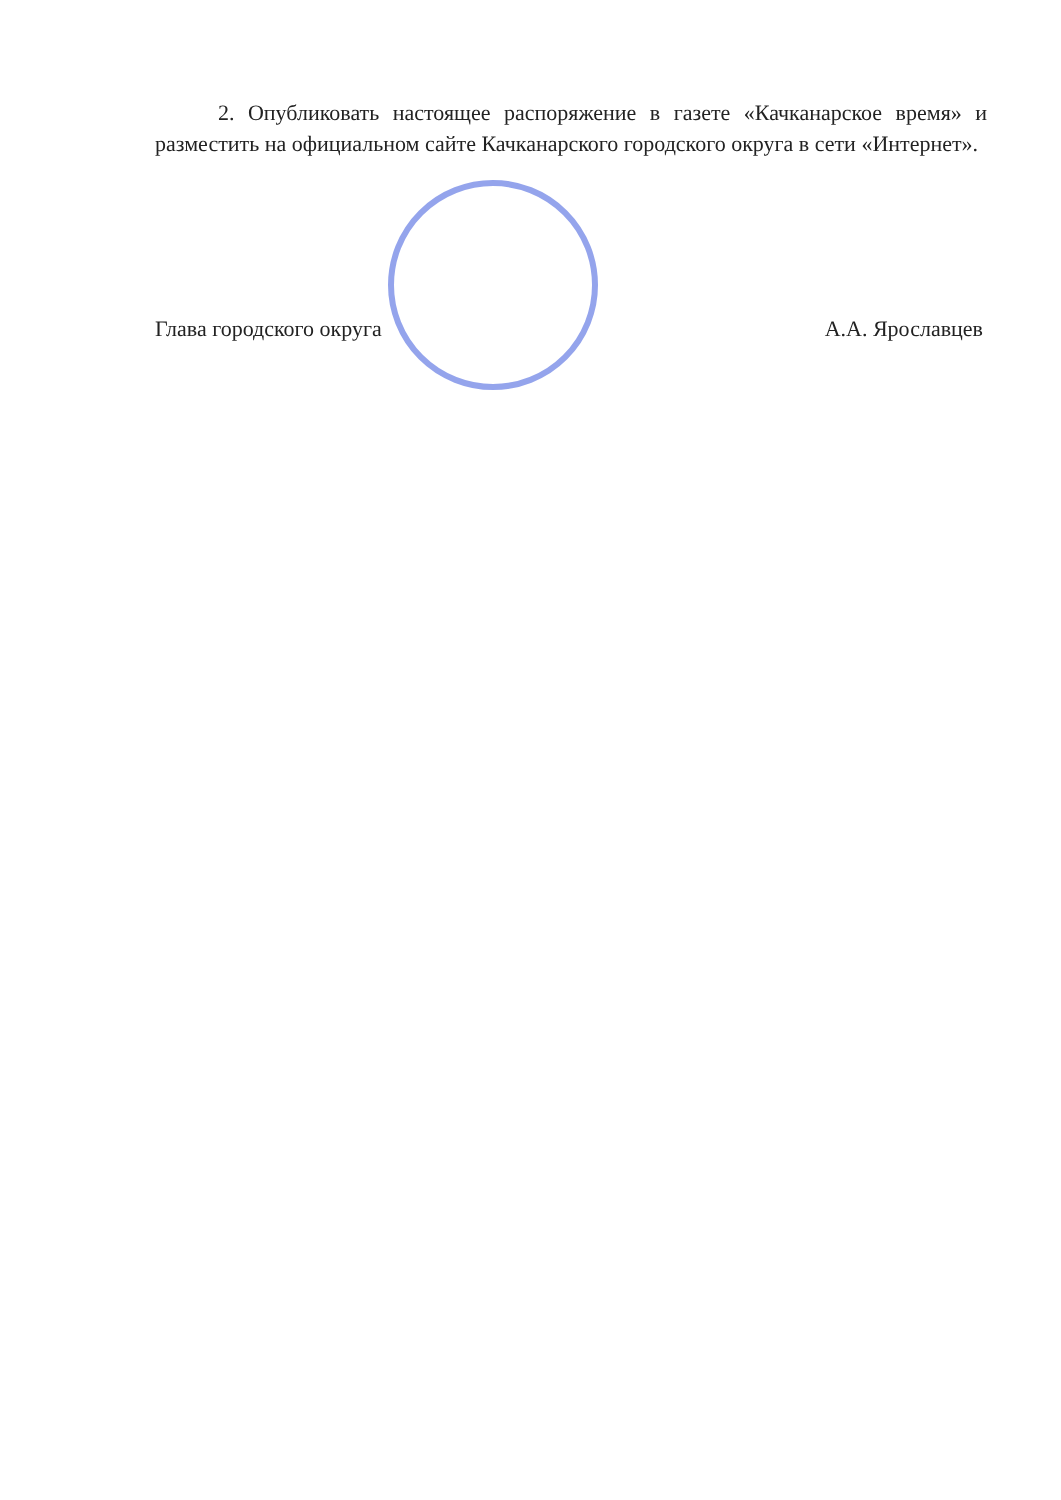2. Опубликовать настоящее распоряжение в газете «Качканарское время» и разместить на официальном сайте Качканарского городского округа в сети «Интернет».
Глава городского округа А.А. Ярославцев